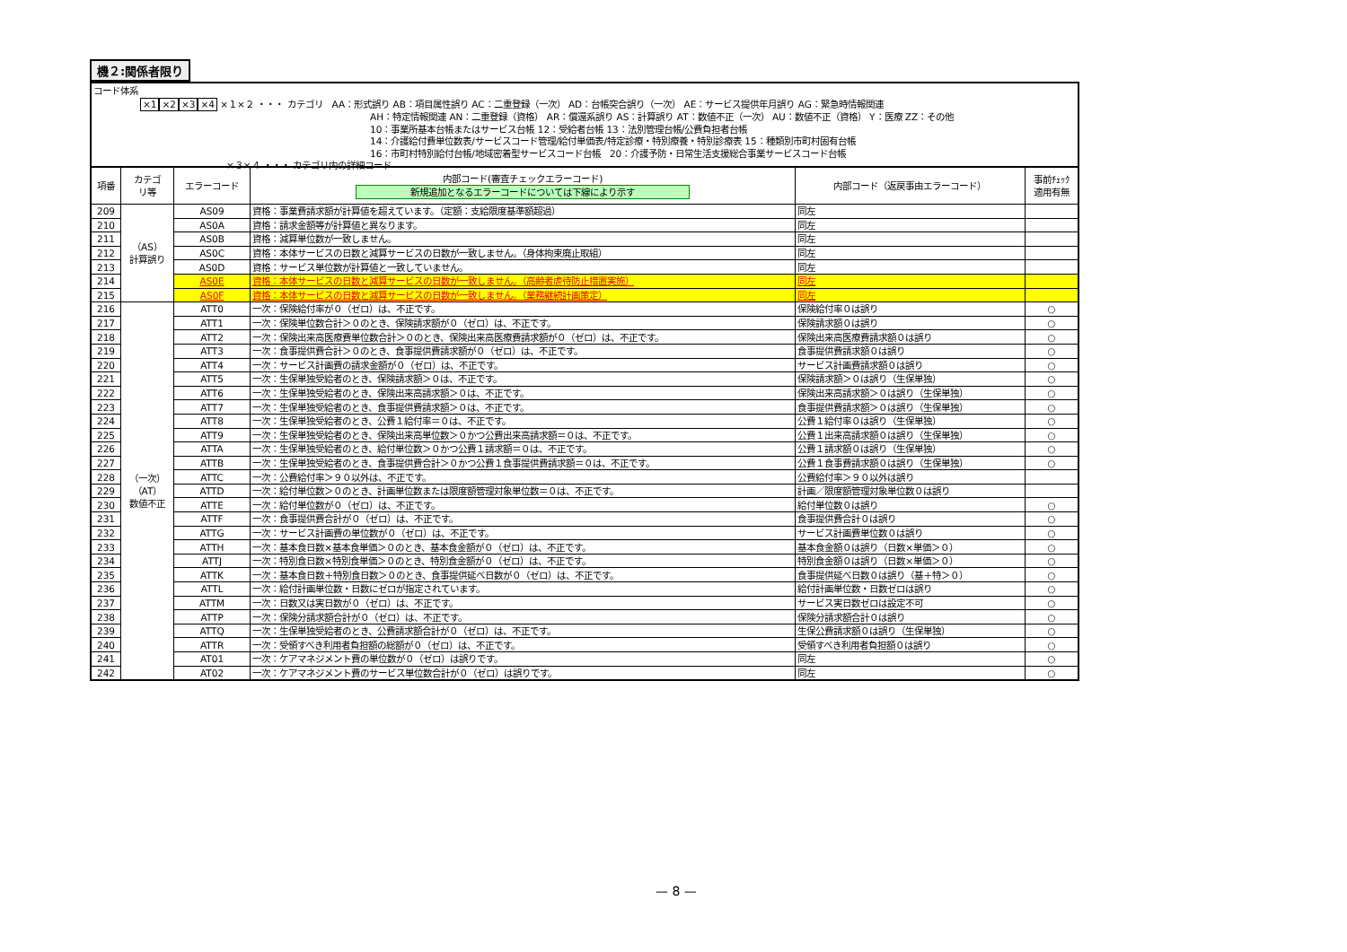機２:関係者限り
コード体系
×1×2×3×4 ×１×２ ・・・ カテゴリ　AA：形式誤り AB：項目属性誤り AC：二重登録（一次） AD：台帳突合誤り（一次） AE：サービス提供年月誤り AG：緊急時情報関連
AH：特定情報関連 AN：二重登録（資格） AR：償還系誤り AS：計算誤り AT：数値不正（一次） AU：数値不正（資格） Y：医療 ZZ：その他
10：事業所基本台帳またはサービス台帳 12：受給者台帳 13：法別管理台帳/公費負担者台帳
14：介護給付費単位数表/サービスコード管理/給付単価表/特定診療・特別療養・特別診療表 15：種類別市町村固有台帳
16：市町村特別給付台帳/地域密着型サービスコード台帳　20：介護予防・日常生活支援総合事業サービスコード台帳
×３×４ ・・・ カテゴリ内の詳細コード
| 項番 | カテゴ リ等 | エラーコード | 内部コード(審査チェックエラーコード) 新規追加となるエラーコードについては下線により示す | 内部コード（返戻事由エラーコード） | 事前ﾁｪｯｸ 適用有無 |
| --- | --- | --- | --- | --- | --- |
| 209 | （AS） 計算誤り | AS09 | 資格：事業費請求額が計算値を超えています。（定額：支給限度基準額超過） | 同左 | |
| 210 | | AS0A | 資格：請求金額等が計算値と異なります。 | 同左 | |
| 211 | | AS0B | 資格：減算単位数が一致しません。 | 同左 | |
| 212 | | AS0C | 資格：本体サービスの日数と減算サービスの日数が一致しません。（身体拘束廃止取組） | 同左 | |
| 213 | | AS0D | 資格：サービス単位数が計算値と一致していません。 | 同左 | |
| 214 | | AS0E | 資格：本体サービスの日数と減算サービスの日数が一致しません。（高齢者虐待防止措置実施） | 同左 | |
| 215 | | AS0F | 資格：本体サービスの日数と減算サービスの日数が一致しません。（業務継続計画策定） | 同左 | |
| 216 | （一次） （AT） 数値不正 | ATT0 | 一次：保険給付率が０（ゼロ）は、不正です。 | 保険給付率０は誤り | ○ |
| 217 | | ATT1 | 一次：保険単位数合計＞０のとき、保険請求額が０（ゼロ）は、不正です。 | 保険請求額０は誤り | ○ |
| 218 | | ATT2 | 一次：保険出来高医療費単位数合計＞０のとき、保険出来高医療費請求額が０（ゼロ）は、不正です。 | 保険出来高医療費請求額０は誤り | ○ |
| 219 | | ATT3 | 一次：食事提供費合計＞０のとき、食事提供費請求額が０（ゼロ）は、不正です。 | 食事提供費請求額０は誤り | ○ |
| 220 | | ATT4 | 一次：サービス計画費の請求金額が０（ゼロ）は、不正です。 | サービス計画費請求額０は誤り | ○ |
| 221 | | ATT5 | 一次：生保単独受給者のとき、保険請求額＞０は、不正です。 | 保険請求額＞０は誤り（生保単独） | ○ |
| 222 | | ATT6 | 一次：生保単独受給者のとき、保険出来高請求額＞０は、不正です。 | 保険出来高請求額＞０は誤り（生保単独） | ○ |
| 223 | | ATT7 | 一次：生保単独受給者のとき、食事提供費請求額＞０は、不正です。 | 食事提供費請求額＞０は誤り（生保単独） | ○ |
| 224 | | ATT8 | 一次：生保単独受給者のとき、公費１給付率＝０は、不正です。 | 公費１給付率０は誤り（生保単独） | ○ |
| 225 | | ATT9 | 一次：生保単独受給者のとき、保険出来高単位数＞０かつ公費出来高請求額＝０は、不正です。 | 公費１出来高請求額０は誤り（生保単独） | ○ |
| 226 | | ATTA | 一次：生保単独受給者のとき、給付単位数＞０かつ公費１請求額＝０は、不正です。 | 公費１請求額０は誤り（生保単独） | ○ |
| 227 | | ATTB | 一次：生保単独受給者のとき、食事提供費合計＞０かつ公費１食事提供費請求額＝０は、不正です。 | 公費１食事費請求額０は誤り（生保単独） | ○ |
| 228 | | ATTC | 一次：公費給付率＞９０以外は、不正です。 | 公費給付率＞９０以外は誤り | |
| 229 | | ATTD | 一次：給付単位数＞０のとき、計画単位数または限度額管理対象単位数＝０は、不正です。 | 計画／限度額管理対象単位数０は誤り | |
| 230 | | ATTE | 一次：給付単位数が０（ゼロ）は、不正です。 | 給付単位数０は誤り | ○ |
| 231 | | ATTF | 一次：食事提供費合計が０（ゼロ）は、不正です。 | 食事提供費合計０は誤り | ○ |
| 232 | | ATTG | 一次：サービス計画費の単位数が０（ゼロ）は、不正です。 | サービス計画費単位数０は誤り | ○ |
| 233 | | ATTH | 一次：基本食日数×基本食単価＞０のとき、基本食金額が０（ゼロ）は、不正です。 | 基本食金額０は誤り（日数×単価＞０） | ○ |
| 234 | | ATTJ | 一次：特別食日数×特別食単価＞０のとき、特別食金額が０（ゼロ）は、不正です。 | 特別食金額０は誤り（日数×単価＞０） | ○ |
| 235 | | ATTK | 一次：基本食日数＋特別食日数＞０のとき、食事提供延べ日数が０（ゼロ）は、不正です。 | 食事提供延べ日数０は誤り（基＋特＞０） | ○ |
| 236 | | ATTL | 一次：給付計画単位数・日数にゼロが指定されています。 | 給付計画単位数・日数ゼロは誤り | ○ |
| 237 | | ATTM | 一次：日数又は実日数が０（ゼロ）は、不正です。 | サービス実日数ゼロは設定不可 | ○ |
| 238 | | ATTP | 一次：保険分請求額合計が０（ゼロ）は、不正です。 | 保険分請求額合計０は誤り | ○ |
| 239 | | ATTQ | 一次：生保単独受給者のとき、公費請求額合計が０（ゼロ）は、不正です。 | 生保公費請求額０は誤り（生保単独） | ○ |
| 240 | | ATTR | 一次：受領すべき利用者負担額の総額が０（ゼロ）は、不正です。 | 受領すべき利用者負担額０は誤り | ○ |
| 241 | | AT01 | 一次：ケアマネジメント費の単位数が０（ゼロ）は誤りです。 | 同左 | ○ |
| 242 | | AT02 | 一次：ケアマネジメント費のサービス単位数合計が０（ゼロ）は誤りです。 | 同左 | ○ |
— 8 —